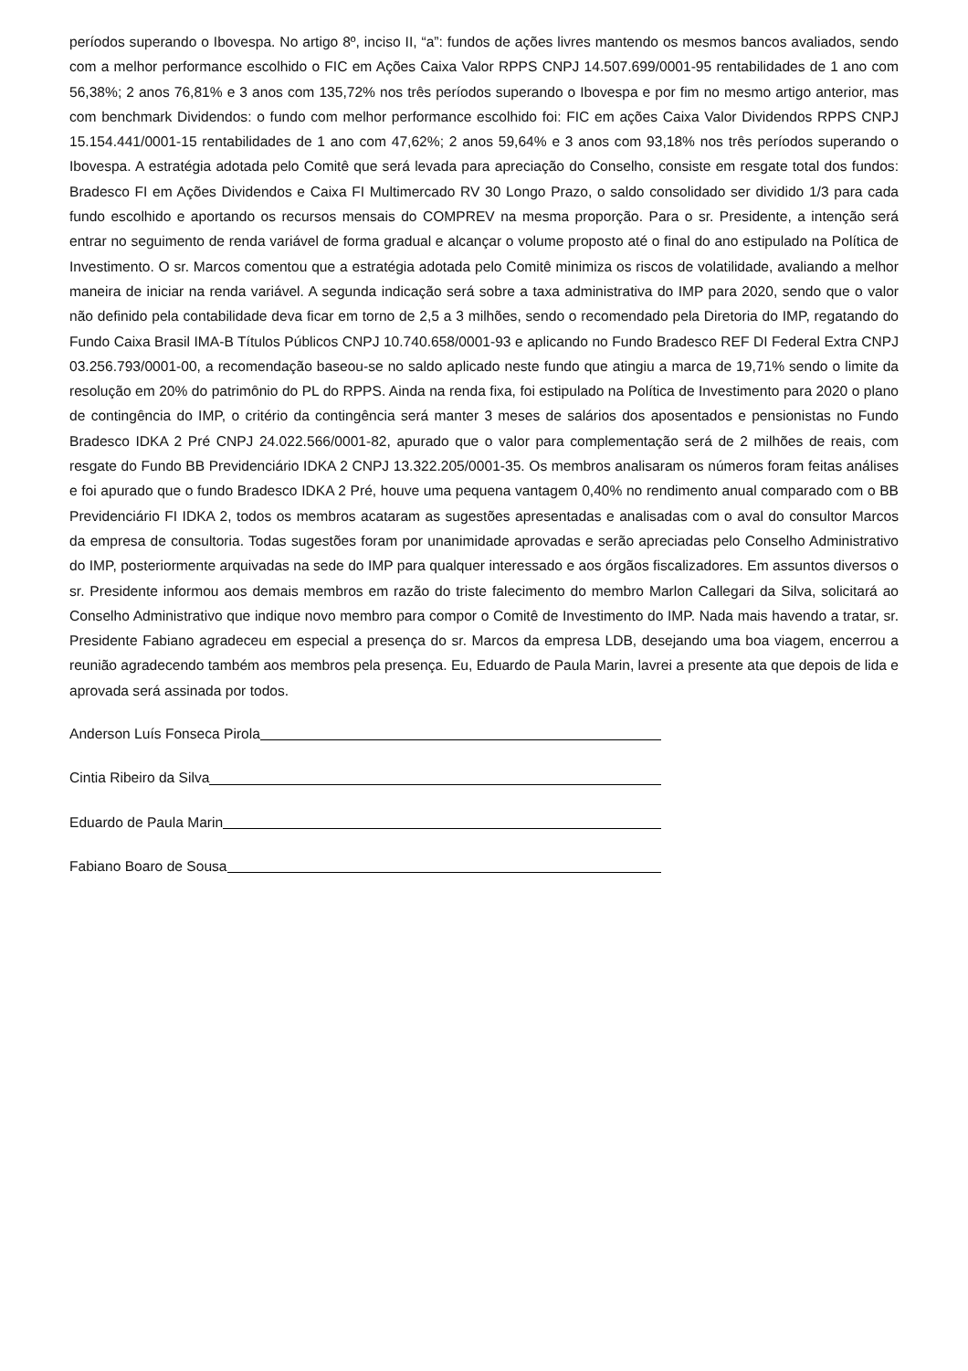períodos superando o Ibovespa. No artigo 8º, inciso II, “a”: fundos de ações livres mantendo os mesmos bancos avaliados, sendo com a melhor performance escolhido o FIC em Ações Caixa Valor RPPS CNPJ 14.507.699/0001-95 rentabilidades de 1 ano com 56,38%; 2 anos 76,81% e 3 anos com 135,72% nos três períodos superando o Ibovespa e por fim no mesmo artigo anterior, mas com benchmark Dividendos: o fundo com melhor performance escolhido foi: FIC em ações Caixa Valor Dividendos RPPS CNPJ 15.154.441/0001-15 rentabilidades de 1 ano com 47,62%; 2 anos 59,64% e 3 anos com 93,18% nos três períodos superando o Ibovespa. A estratégia adotada pelo Comitê que será levada para apreciação do Conselho, consiste em resgate total dos fundos: Bradesco FI em Ações Dividendos e Caixa FI Multimercado RV 30 Longo Prazo, o saldo consolidado ser dividido 1/3 para cada fundo escolhido e aportando os recursos mensais do COMPREV na mesma proporção. Para o sr. Presidente, a intenção será entrar no seguimento de renda variável de forma gradual e alcançar o volume proposto até o final do ano estipulado na Política de Investimento. O sr. Marcos comentou que a estratégia adotada pelo Comitê minimiza os riscos de volatilidade, avaliando a melhor maneira de iniciar na renda variável. A segunda indicação será sobre a taxa administrativa do IMP para 2020, sendo que o valor não definido pela contabilidade deva ficar em torno de 2,5 a 3 milhões, sendo o recomendado pela Diretoria do IMP, regatando do Fundo Caixa Brasil IMA-B Títulos Públicos CNPJ 10.740.658/0001-93 e aplicando no Fundo Bradesco REF DI Federal Extra CNPJ 03.256.793/0001-00, a recomendação baseou-se no saldo aplicado neste fundo que atingiu a marca de 19,71% sendo o limite da resolução em 20% do patrimônio do PL do RPPS. Ainda na renda fixa, foi estipulado na Política de Investimento para 2020 o plano de contingência do IMP, o critério da contingência será manter 3 meses de salários dos aposentados e pensionistas no Fundo Bradesco IDKA 2 Pré CNPJ 24.022.566/0001-82, apurado que o valor para complementação será de 2 milhões de reais, com resgate do Fundo BB Previdenciário IDKA 2 CNPJ 13.322.205/0001-35. Os membros analisaram os números foram feitas análises e foi apurado que o fundo Bradesco IDKA 2 Pré, houve uma pequena vantagem 0,40% no rendimento anual comparado com o BB Previdenciário FI IDKA 2, todos os membros acataram as sugestões apresentadas e analisadas com o aval do consultor Marcos da empresa de consultoria. Todas sugestões foram por unanimidade aprovadas e serão apreciadas pelo Conselho Administrativo do IMP, posteriormente arquivadas na sede do IMP para qualquer interessado e aos órgãos fiscalizadores. Em assuntos diversos o sr. Presidente informou aos demais membros em razão do triste falecimento do membro Marlon Callegari da Silva, solicitará ao Conselho Administrativo que indique novo membro para compor o Comitê de Investimento do IMP. Nada mais havendo a tratar, sr. Presidente Fabiano agradeceu em especial a presença do sr. Marcos da empresa LDB, desejando uma boa viagem, encerrou a reunião agradecendo também aos membros pela presença. Eu, Eduardo de Paula Marin, lavrei a presente ata que depois de lida e aprovada será assinada por todos.
Anderson Luís Fonseca Pirola
Cintia Ribeiro da Silva
Eduardo de Paula Marin
Fabiano Boaro de Sousa